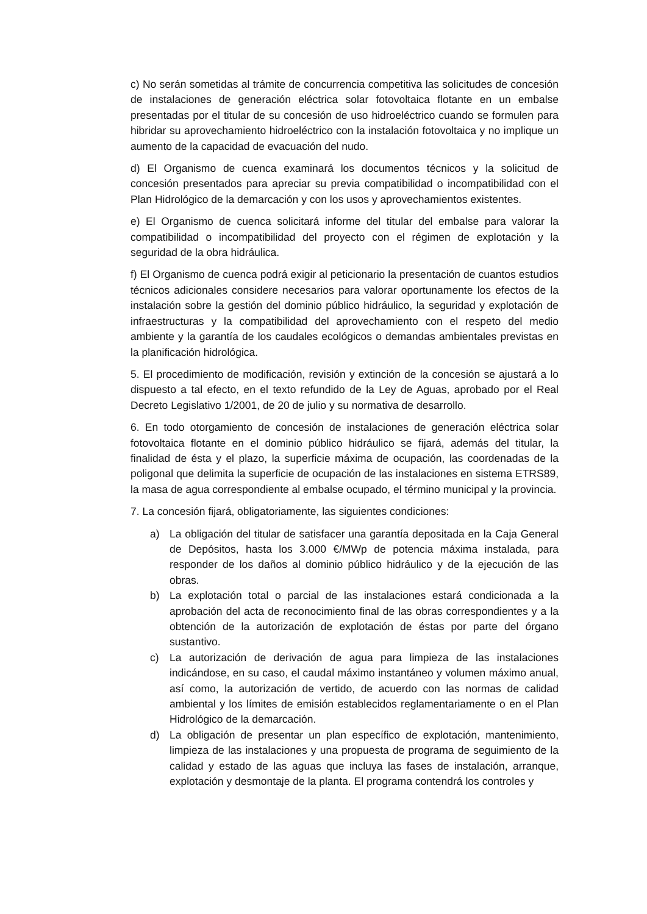c) No serán sometidas al trámite de concurrencia competitiva las solicitudes de concesión de instalaciones de generación eléctrica solar fotovoltaica flotante en un embalse presentadas por el titular de su concesión de uso hidroeléctrico cuando se formulen para hibridar su aprovechamiento hidroeléctrico con la instalación fotovoltaica y no implique un aumento de la capacidad de evacuación del nudo.
d) El Organismo de cuenca examinará los documentos técnicos y la solicitud de concesión presentados para apreciar su previa compatibilidad o incompatibilidad con el Plan Hidrológico de la demarcación y con los usos y aprovechamientos existentes.
e) El Organismo de cuenca solicitará informe del titular del embalse para valorar la compatibilidad o incompatibilidad del proyecto con el régimen de explotación y la seguridad de la obra hidráulica.
f) El Organismo de cuenca podrá exigir al peticionario la presentación de cuantos estudios técnicos adicionales considere necesarios para valorar oportunamente los efectos de la instalación sobre la gestión del dominio público hidráulico, la seguridad y explotación de infraestructuras y la compatibilidad del aprovechamiento con el respeto del medio ambiente y la garantía de los caudales ecológicos o demandas ambientales previstas en la planificación hidrológica.
5. El procedimiento de modificación, revisión y extinción de la concesión se ajustará a lo dispuesto a tal efecto, en el texto refundido de la Ley de Aguas, aprobado por el Real Decreto Legislativo 1/2001, de 20 de julio y su normativa de desarrollo.
6. En todo otorgamiento de concesión de instalaciones de generación eléctrica solar fotovoltaica flotante en el dominio público hidráulico se fijará, además del titular, la finalidad de ésta y el plazo, la superficie máxima de ocupación, las coordenadas de la poligonal que delimita la superficie de ocupación de las instalaciones en sistema ETRS89, la masa de agua correspondiente al embalse ocupado, el término municipal y la provincia.
7. La concesión fijará, obligatoriamente, las siguientes condiciones:
a) La obligación del titular de satisfacer una garantía depositada en la Caja General de Depósitos, hasta los 3.000 €/MWp de potencia máxima instalada, para responder de los daños al dominio público hidráulico y de la ejecución de las obras.
b) La explotación total o parcial de las instalaciones estará condicionada a la aprobación del acta de reconocimiento final de las obras correspondientes y a la obtención de la autorización de explotación de éstas por parte del órgano sustantivo.
c) La autorización de derivación de agua para limpieza de las instalaciones indicándose, en su caso, el caudal máximo instantáneo y volumen máximo anual, así como, la autorización de vertido, de acuerdo con las normas de calidad ambiental y los límites de emisión establecidos reglamentariamente o en el Plan Hidrológico de la demarcación.
d) La obligación de presentar un plan específico de explotación, mantenimiento, limpieza de las instalaciones y una propuesta de programa de seguimiento de la calidad y estado de las aguas que incluya las fases de instalación, arranque, explotación y desmontaje de la planta. El programa contendrá los controles y